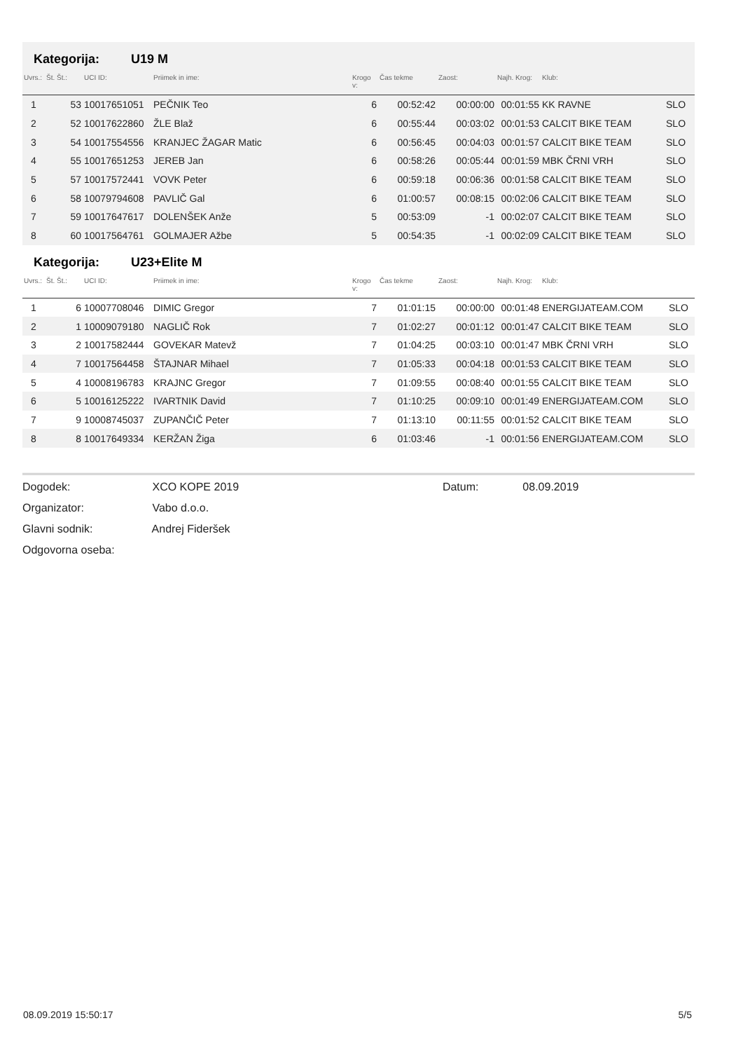Kategorija: U19 M
| Uvrs.: | Št. Št.: | UCI ID: | Priimek in ime: | Krogo v: | Čas tekme | Zaost: | Najh. Krog: | Klub: | |
| --- | --- | --- | --- | --- | --- | --- | --- | --- | --- |
| 1 | 53 | 10017651051 | PEČNIK Teo | 6 | 00:52:42 | 00:00:00 | 00:01:55 | KK RAVNE | SLO |
| 2 | 52 | 10017622860 | ŽLE Blaž | 6 | 00:55:44 | 00:03:02 | 00:01:53 | CALCIT BIKE TEAM | SLO |
| 3 | 54 | 10017554556 | KRANJEC ŽAGAR Matic | 6 | 00:56:45 | 00:04:03 | 00:01:57 | CALCIT BIKE TEAM | SLO |
| 4 | 55 | 10017651253 | JEREB Jan | 6 | 00:58:26 | 00:05:44 | 00:01:59 | MBK ČRNI VRH | SLO |
| 5 | 57 | 10017572441 | VOVK Peter | 6 | 00:59:18 | 00:06:36 | 00:01:58 | CALCIT BIKE TEAM | SLO |
| 6 | 58 | 10079794608 | PAVLIČ Gal | 6 | 01:00:57 | 00:08:15 | 00:02:06 | CALCIT BIKE TEAM | SLO |
| 7 | 59 | 10017647617 | DOLENŠEK Anže | 5 | 00:53:09 | -1 | 00:02:07 | CALCIT BIKE TEAM | SLO |
| 8 | 60 | 10017564761 | GOLMAJER Ažbe | 5 | 00:54:35 | -1 | 00:02:09 | CALCIT BIKE TEAM | SLO |
Kategorija: U23+Elite M
| Uvrs.: | Št. Št.: | UCI ID: | Priimek in ime: | Krogo v: | Čas tekme | Zaost: | Najh. Krog: | Klub: | |
| --- | --- | --- | --- | --- | --- | --- | --- | --- | --- |
| 1 | 6 | 10007708046 | DIMIC Gregor | 7 | 01:01:15 | 00:00:00 | 00:01:48 | ENERGIJATEAM.COM | SLO |
| 2 | 1 | 10009079180 | NAGLIČ Rok | 7 | 01:02:27 | 00:01:12 | 00:01:47 | CALCIT BIKE TEAM | SLO |
| 3 | 2 | 10017582444 | GOVEKAR Matevž | 7 | 01:04:25 | 00:03:10 | 00:01:47 | MBK ČRNI VRH | SLO |
| 4 | 7 | 10017564458 | ŠTAJNAR Mihael | 7 | 01:05:33 | 00:04:18 | 00:01:53 | CALCIT BIKE TEAM | SLO |
| 5 | 4 | 10008196783 | KRAJNC Gregor | 7 | 01:09:55 | 00:08:40 | 00:01:55 | CALCIT BIKE TEAM | SLO |
| 6 | 5 | 10016125222 | IVARTNIK David | 7 | 01:10:25 | 00:09:10 | 00:01:49 | ENERGIJATEAM.COM | SLO |
| 7 | 9 | 10008745037 | ZUPANČIČ Peter | 7 | 01:13:10 | 00:11:55 | 00:01:52 | CALCIT BIKE TEAM | SLO |
| 8 | 8 | 10017649334 | KERŽAN Žiga | 6 | 01:03:46 | -1 | 00:01:56 | ENERGIJATEAM.COM | SLO |
Dogodek: XCO KOPE 2019 Datum: 08.09.2019
Organizator: Vabo d.o.o.
Glavni sodnik: Andrej Fideršek
Odgovorna oseba:
08.09.2019 15:50:17 5/5